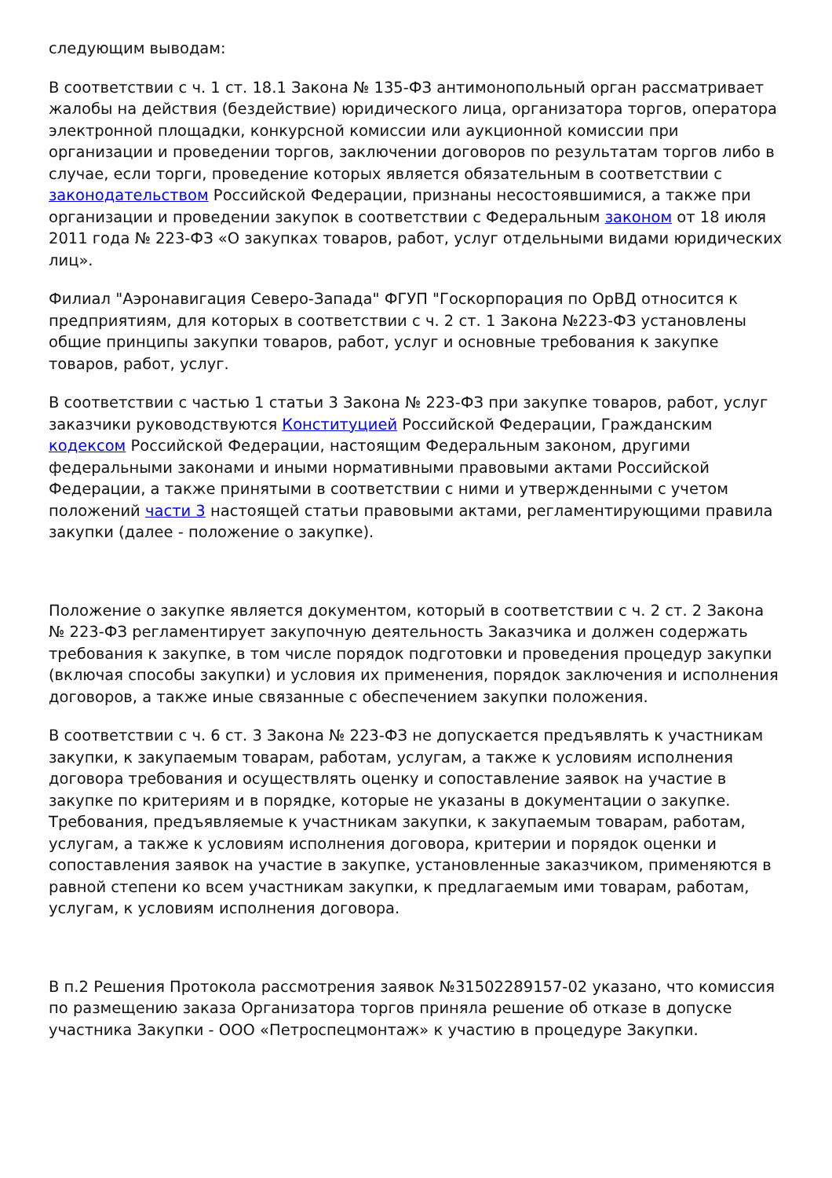следующим выводам:
В соответствии с ч. 1 ст. 18.1 Закона № 135-ФЗ антимонопольный орган рассматривает жалобы на действия (бездействие) юридического лица, организатора торгов, оператора электронной площадки, конкурсной комиссии или аукционной комиссии при организации и проведении торгов, заключении договоров по результатам торгов либо в случае, если торги, проведение которых является обязательным в соответствии с законодательством Российской Федерации, признаны несостоявшимися, а также при организации и проведении закупок в соответствии с Федеральным законом от 18 июля 2011 года № 223-ФЗ «О закупках товаров, работ, услуг отдельными видами юридических лиц».
Филиал "Аэронавигация Северо-Запада" ФГУП "Госкорпорация по ОрВД относится к предприятиям, для которых в соответствии с ч. 2 ст. 1 Закона №223-ФЗ установлены общие принципы закупки товаров, работ, услуг и основные требования к закупке товаров, работ, услуг.
В соответствии с частью 1 статьи 3 Закона № 223-ФЗ при закупке товаров, работ, услуг заказчики руководствуются Конституцией Российской Федерации, Гражданским кодексом Российской Федерации, настоящим Федеральным законом, другими федеральными законами и иными нормативными правовыми актами Российской Федерации, а также принятыми в соответствии с ними и утвержденными с учетом положений части 3 настоящей статьи правовыми актами, регламентирующими правила закупки (далее - положение о закупке).
Положение о закупке является документом, который в соответствии с ч. 2 ст. 2 Закона № 223-ФЗ регламентирует закупочную деятельность Заказчика и должен содержать требования к закупке, в том числе порядок подготовки и проведения процедур закупки (включая способы закупки) и условия их применения, порядок заключения и исполнения договоров, а также иные связанные с обеспечением закупки положения.
В соответствии с ч. 6 ст. 3 Закона № 223-ФЗ не допускается предъявлять к участникам закупки, к закупаемым товарам, работам, услугам, а также к условиям исполнения договора требования и осуществлять оценку и сопоставление заявок на участие в закупке по критериям и в порядке, которые не указаны в документации о закупке. Требования, предъявляемые к участникам закупки, к закупаемым товарам, работам, услугам, а также к условиям исполнения договора, критерии и порядок оценки и сопоставления заявок на участие в закупке, установленные заказчиком, применяются в равной степени ко всем участникам закупки, к предлагаемым ими товарам, работам, услугам, к условиям исполнения договора.
В п.2 Решения Протокола рассмотрения заявок №31502289157-02 указано, что комиссия по размещению заказа Организатора торгов приняла решение об отказе в допуске участника Закупки - ООО «Петроспецмонтаж» к участию в процедуре Закупки.